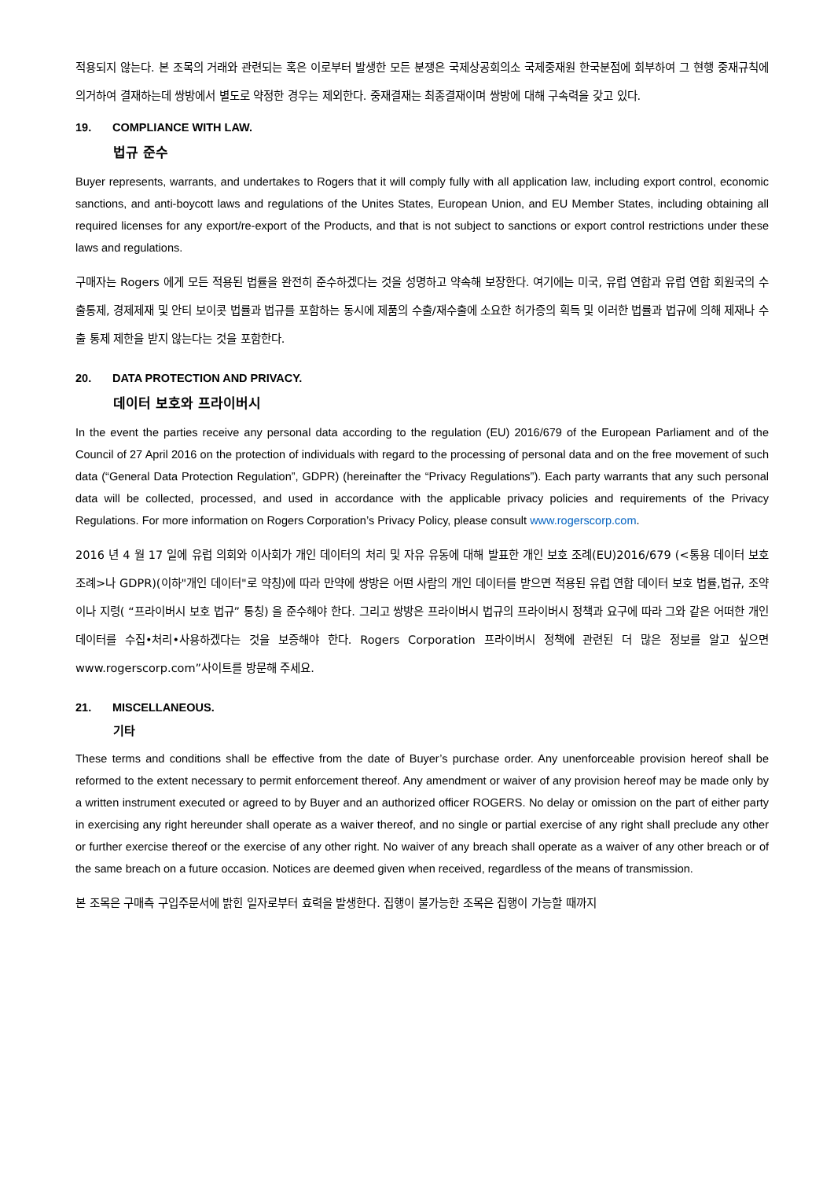적용되지 않는다. 본 조목의 거래와 관련되는 혹은 이로부터 발생한 모든 분쟁은 국제상공회의소 국제중재원 한국분점에 회부하여 그 현행 중재규칙에 의거하여 결재하는데 쌍방에서 별도로 약정한 경우는 제외한다. 중재결재는 최종결재이며 쌍방에 대해 구속력을 갖고 있다.
19. COMPLIANCE WITH LAW.
법규 준수
Buyer represents, warrants, and undertakes to Rogers that it will comply fully with all application law, including export control, economic sanctions, and anti-boycott laws and regulations of the Unites States, European Union, and EU Member States, including obtaining all required licenses for any export/re-export of the Products, and that is not subject to sanctions or export control restrictions under these laws and regulations.
구매자는 Rogers 에게 모든 적용된 법률을 완전히 준수하겠다는 것을 성명하고 약속해 보장한다. 여기에는 미국, 유럽 연합과 유럽 연합 회원국의 수출통제, 경제제재 및 안티 보이콧 법률과 법규를 포함하는 동시에 제품의 수출/재수출에 소요한 허가증의 획득 및 이러한 법률과 법규에 의해 제재나 수출 통제 제한을 받지 않는다는 것을 포함한다.
20. DATA PROTECTION AND PRIVACY.
데이터 보호와 프라이버시
In the event the parties receive any personal data according to the regulation (EU) 2016/679 of the European Parliament and of the Council of 27 April 2016 on the protection of individuals with regard to the processing of personal data and on the free movement of such data (“General Data Protection Regulation”, GDPR) (hereinafter the “Privacy Regulations”). Each party warrants that any such personal data will be collected, processed, and used in accordance with the applicable privacy policies and requirements of the Privacy Regulations. For more information on Rogers Corporation’s Privacy Policy, please consult www.rogerscorp.com.
2016 년 4 월 17 일에 유럽 의회와 이사회가 개인 데이터의 처리 및 자유 유동에 대해 발표한 개인 보호 조례(EU)2016/679 (<통용 데이터 보호 조례>나 GDPR)(이하"개인 데이터"로 약칭)에 따라 만약에 쌍방은 어떤 사람의 개인 데이터를 받으면 적용된 유럽 연합 데이터 보호 법률,법규, 조약이나 지령( “프라이버시 보호 법규” 통칭) 을 준수해야 한다. 그리고 쌍방은 프라이버시 법규의 프라이버시 정책과 요구에 따라 그와 같은 어떠한 개인 데이터를 수집•처리•사용하겠다는 것을 보증해야 한다. Rogers Corporation 프라이버시 정책에 관련된 더 많은 정보를 알고 싶으면 www.rogerscorp.com”사이트를 방문해 주세요.
21. MISCELLANEOUS.
기타
These terms and conditions shall be effective from the date of Buyer’s purchase order. Any unenforceable provision hereof shall be reformed to the extent necessary to permit enforcement thereof. Any amendment or waiver of any provision hereof may be made only by a written instrument executed or agreed to by Buyer and an authorized officer ROGERS. No delay or omission on the part of either party in exercising any right hereunder shall operate as a waiver thereof, and no single or partial exercise of any right shall preclude any other or further exercise thereof or the exercise of any other right. No waiver of any breach shall operate as a waiver of any other breach or of the same breach on a future occasion. Notices are deemed given when received, regardless of the means of transmission.
본 조목은 구매측 구입주문서에 밝힌 일자로부터 효력을 발생한다. 집행이 불가능한 조목은 집행이 가능할 때까지